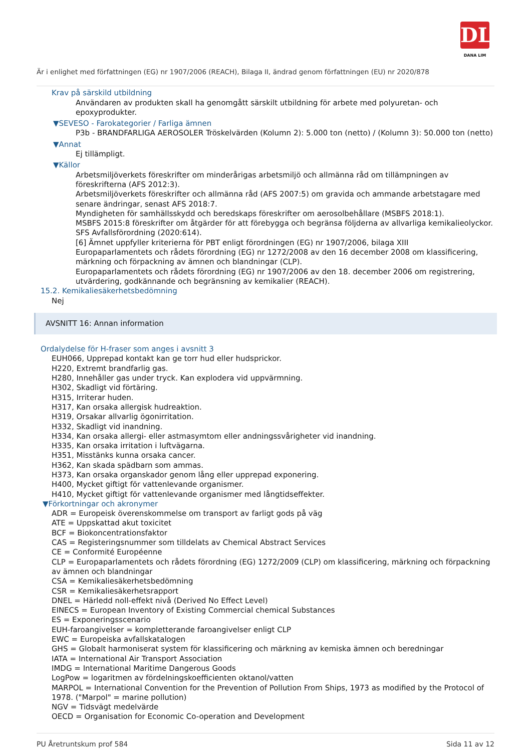DL
DANA LIM
Är i enlighet med författningen (EG) nr 1907/2006 (REACH), Bilaga II, ändrad genom författningen (EU) nr 2020/878
Krav på särskild utbildning
Användaren av produkten skall ha genomgått särskilt utbildning för arbete med polyuretan- och epoxyprodukter.
▼SEVESO - Farokategorier / Farliga ämnen
P3b - BRANDFARLIGA AEROSOLER Tröskelvärden (Kolumn 2): 5.000 ton (netto) / (Kolumn 3): 50.000 ton (netto)
▼Annat
Ej tillämpligt.
▼Källor
Arbetsmiljöverkets föreskrifter om minderårigas arbetsmiljö och allmänna råd om tillämpningen av föreskrifterna (AFS 2012:3).
Arbetsmiljöverkets föreskrifter och allmänna råd (AFS 2007:5) om gravida och ammande arbetstagare med senare ändringar, senast AFS 2018:7.
Myndigheten för samhällsskydd och beredskaps föreskrifter om aerosolbehållare (MSBFS 2018:1).
MSBFS 2015:8 föreskrifter om åtgärder för att förebygga och begränsa följderna av allvarliga kemikalieolyckor.
SFS Avfallsförordning (2020:614).
[6] Ämnet uppfyller kriterierna för PBT enligt förordningen (EG) nr 1907/2006, bilaga XIII
Europaparlamentets och rådets förordning (EG) nr 1272/2008 av den 16 december 2008 om klassificering, märkning och förpackning av ämnen och blandningar (CLP).
Europaparlamentets och rådets förordning (EG) nr 1907/2006 av den 18. december 2006 om registrering, utvärdering, godkännande och begränsning av kemikalier (REACH).
15.2. Kemikaliesäkerhetsbedömning
Nej
AVSNITT 16: Annan information
Ordalydelse för H-fraser som anges i avsnitt 3
EUH066, Upprepad kontakt kan ge torr hud eller hudsprickor.
H220, Extremt brandfarlig gas.
H280, Innehåller gas under tryck. Kan explodera vid uppvärmning.
H302, Skadligt vid förtäring.
H315, Irriterar huden.
H317, Kan orsaka allergisk hudreaktion.
H319, Orsakar allvarlig ögonirritation.
H332, Skadligt vid inandning.
H334, Kan orsaka allergi- eller astmasymtom eller andningssvårigheter vid inandning.
H335, Kan orsaka irritation i luftvägarna.
H351, Misstänks kunna orsaka cancer.
H362, Kan skada spädbarn som ammas.
H373, Kan orsaka organskador genom lång eller upprepad exponering.
H400, Mycket giftigt för vattenlevande organismer.
H410, Mycket giftigt för vattenlevande organismer med långtidseffekter.
▼Förkortningar och akronymer
ADR = Europeisk överenskommelse om transport av farligt gods på väg
ATE = Uppskattad akut toxicitet
BCF = Biokoncentrationsfaktor
CAS = Registeringsnummer som tilldelats av Chemical Abstract Services
CE = Conformité Européenne
CLP = Europaparlamentets och rådets förordning (EG) 1272/2009 (CLP) om klassificering, märkning och förpackning av ämnen och blandningar
CSA = Kemikaliesäkerhetsbedömning
CSR = Kemikaliesäkerhetsrapport
DNEL = Härledd noll-effekt nivå (Derived No Effect Level)
EINECS = European Inventory of Existing Commercial chemical Substances
ES = Exponeringsscenario
EUH-faroangivelser = kompletterande faroangivelser enligt CLP
EWC = Europeiska avfallskatalogen
GHS = Globalt harmoniserat system för klassificering och märkning av kemiska ämnen och beredningar
IATA = International Air Transport Association
IMDG = International Maritime Dangerous Goods
LogPow = logaritmen av fördelningskoefficienten oktanol/vatten
MARPOL = International Convention for the Prevention of Pollution From Ships, 1973 as modified by the Protocol of 1978. ("Marpol" = marine pollution)
NGV = Tidsvägt medelvärde
OECD = Organisation for Economic Co-operation and Development
PU Åretruntskum prof 584 Sida 11 av 12